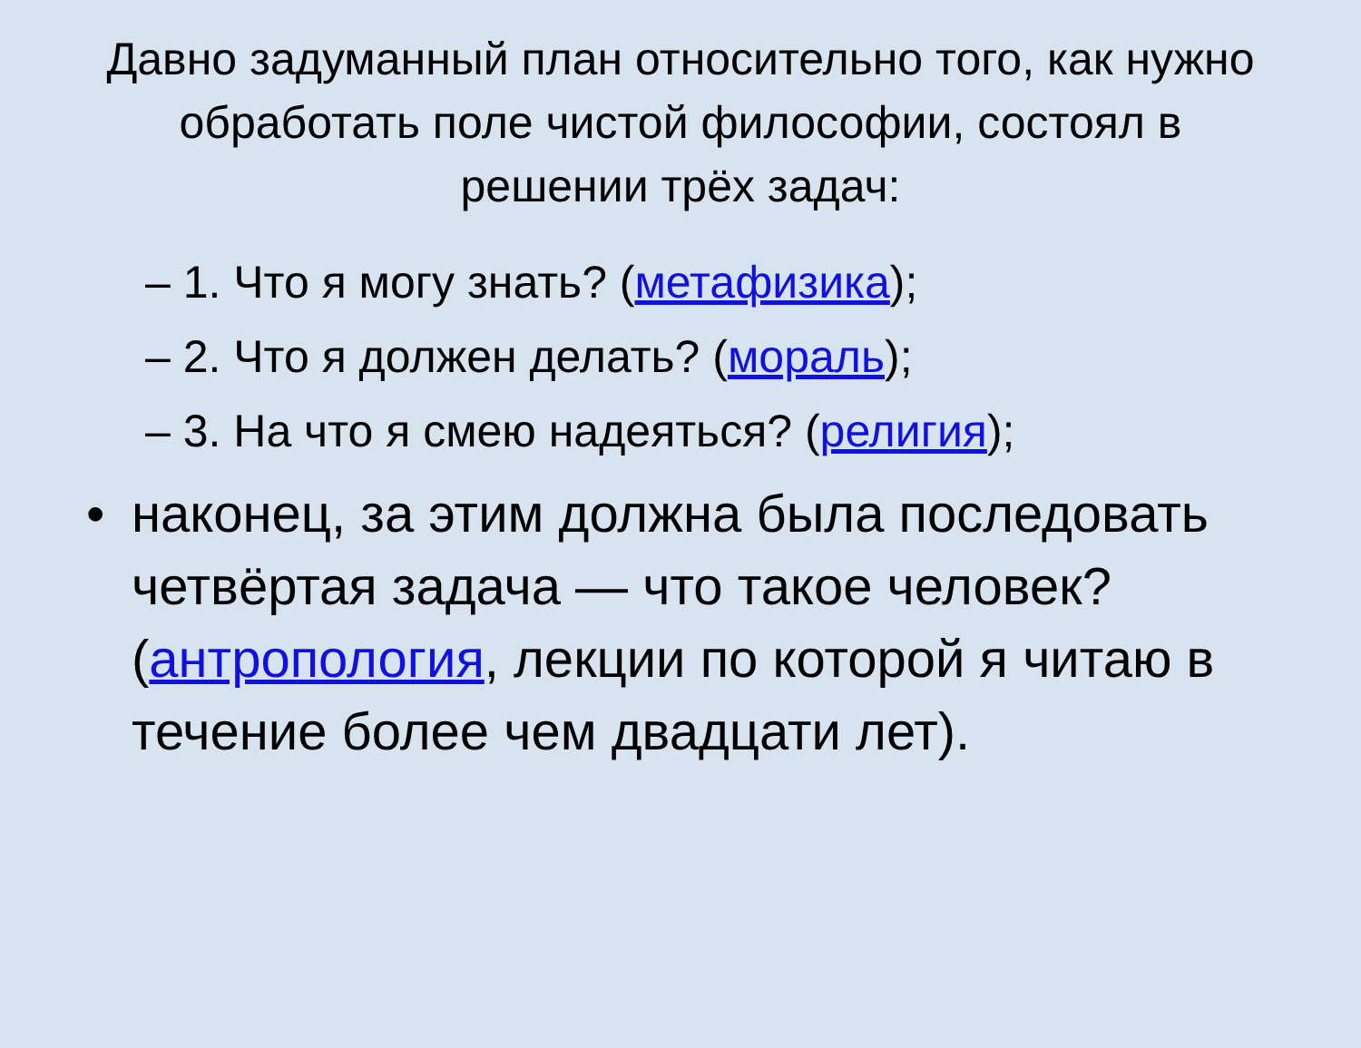Давно задуманный план относительно того, как нужно обработать поле чистой философии, состоял в решении трёх задач:
– 1. Что я могу знать? (метафизика);
– 2. Что я должен делать? (мораль);
– 3. На что я смею надеяться? (религия);
• наконец, за этим должна была последовать четвёртая задача — что такое человек? (антропология, лекции по которой я читаю в течение более чем двадцати лет).